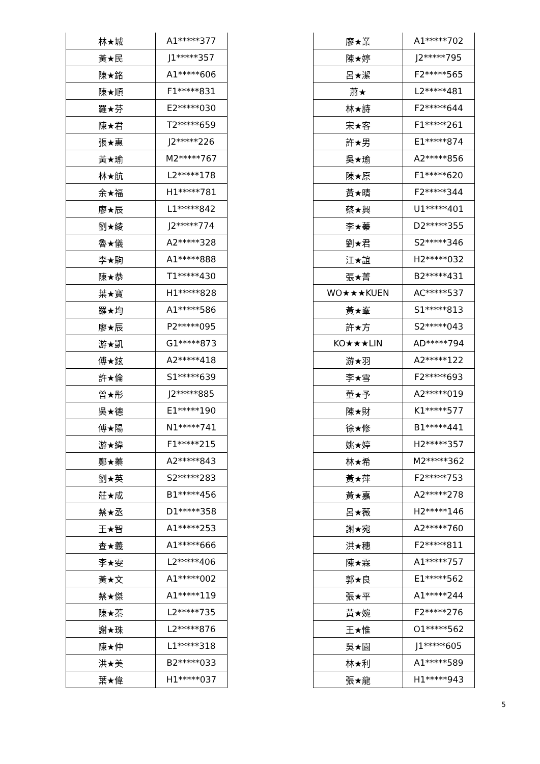| 林★城 | A1*****377 |
| 黃★民 | J1*****357 |
| 陳★銘 | A1*****606 |
| 陳★順 | F1*****831 |
| 羅★芬 | E2*****030 |
| 陳★君 | T2*****659 |
| 張★惠 | J2*****226 |
| 黃★瑜 | M2*****767 |
| 林★航 | L2*****178 |
| 余★福 | H1*****781 |
| 廖★辰 | L1*****842 |
| 劉★綾 | J2*****774 |
| 魯★儀 | A2*****328 |
| 李★駒 | A1*****888 |
| 陳★恭 | T1*****430 |
| 葉★寶 | H1*****828 |
| 羅★均 | A1*****586 |
| 廖★辰 | P2*****095 |
| 游★凱 | G1*****873 |
| 傅★鉉 | A2*****418 |
| 許★倫 | S1*****639 |
| 曾★彤 | J2*****885 |
| 吳★德 | E1*****190 |
| 傅★陽 | N1*****741 |
| 游★緯 | F1*****215 |
| 鄭★蓁 | A2*****843 |
| 劉★英 | S2*****283 |
| 莊★成 | B1*****456 |
| 蔡★丞 | D1*****358 |
| 王★智 | A1*****253 |
| 查★義 | A1*****666 |
| 李★雯 | L2*****406 |
| 黃★文 | A1*****002 |
| 蔡★傑 | A1*****119 |
| 陳★蓁 | L2*****735 |
| 謝★珠 | L2*****876 |
| 陳★仲 | L1*****318 |
| 洪★美 | B2*****033 |
| 葉★偉 | H1*****037 |
| 廖★業 | A1*****702 |
| 陳★婷 | J2*****795 |
| 呂★潔 | F2*****565 |
| 蕭★ | L2*****481 |
| 林★詩 | F2*****644 |
| 宋★客 | F1*****261 |
| 許★男 | E1*****874 |
| 吳★瑜 | A2*****856 |
| 陳★原 | F1*****620 |
| 黃★晴 | F2*****344 |
| 蔡★興 | U1*****401 |
| 李★蓁 | D2*****355 |
| 劉★君 | S2*****346 |
| 江★誼 | H2*****032 |
| 張★菁 | B2*****431 |
| WO★★★KUEN | AC*****537 |
| 黃★峯 | S1*****813 |
| 許★方 | S2*****043 |
| KO★★★LIN | AD*****794 |
| 游★羽 | A2*****122 |
| 李★雪 | F2*****693 |
| 董★予 | A2*****019 |
| 陳★財 | K1*****577 |
| 徐★修 | B1*****441 |
| 姚★婷 | H2*****357 |
| 林★希 | M2*****362 |
| 黃★萍 | F2*****753 |
| 黃★嘉 | A2*****278 |
| 呂★薇 | H2*****146 |
| 謝★宛 | A2*****760 |
| 洪★穗 | F2*****811 |
| 陳★霖 | A1*****757 |
| 郭★良 | E1*****562 |
| 張★平 | A1*****244 |
| 黃★婉 | F2*****276 |
| 王★惟 | O1*****562 |
| 吳★園 | J1*****605 |
| 林★利 | A1*****589 |
| 張★龍 | H1*****943 |
5